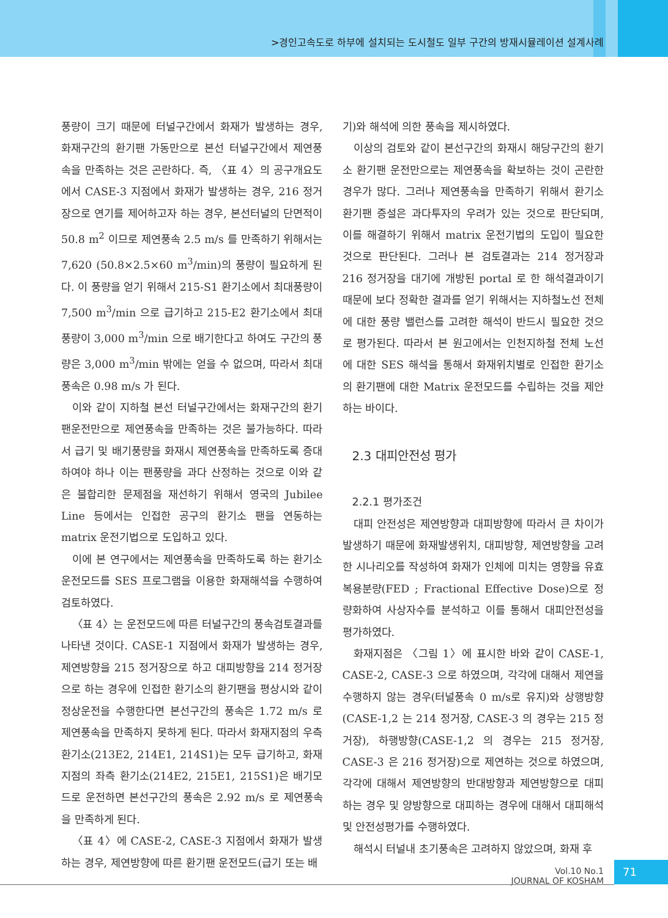>경인고속도로 하부에 설치되는 도시철도 일부 구간의 방재시뮬레이션 설계사례
풍량이 크기 때문에 터널구간에서 화재가 발생하는 경우, 화재구간의 환기팬 가동만으로 본선 터널구간에서 제연풍속을 만족하는 것은 곤란하다. 즉, 〈표 4〉의 공구개요도에서 CASE-3 지점에서 화재가 발생하는 경우, 216 정거장으로 연기를 제어하고자 하는 경우, 본선터널의 단면적이 50.8 m<sup>2</sup> 이므로 제연풍속 2.5 m/s 를 만족하기 위해서는 7,620 (50.8×2.5×60 m<sup>3</sup>/min)의 풍량이 필요하게 된다. 이 풍량을 얻기 위해서 215-S1 환기소에서 최대풍량이 7,500 m<sup>3</sup>/min 으로 급기하고 215-E2 환기소에서 최대풍량이 3,000 m<sup>3</sup>/min 으로 배기한다고 하여도 구간의 풍량은 3,000 m<sup>3</sup>/min 밖에는 얻을 수 없으며, 따라서 최대 풍속은 0.98 m/s 가 된다.
이와 같이 지하철 본선 터널구간에서는 화재구간의 환기팬운전만으로 제연풍속을 만족하는 것은 불가능하다. 따라서 급기 및 배기풍량을 화재시 제연풍속을 만족하도록 증대하여야 하나 이는 팬풍량을 과다 산정하는 것으로 이와 같은 불합리한 문제점을 재선하기 위해서 영국의 Jubilee Line 등에서는 인접한 공구의 환기소 팬을 연동하는 matrix 운전기법으로 도입하고 있다.
이에 본 연구에서는 제연풍속을 만족하도록 하는 환기소 운전모드를 SES 프로그램을 이용한 화재해석을 수행하여 검토하였다.
〈표 4〉는 운전모드에 따른 터널구간의 풍속검토결과를 나타낸 것이다. CASE-1 지점에서 화재가 발생하는 경우, 제연방향을 215 정거장으로 하고 대피방향을 214 정거장으로 하는 경우에 인접한 환기소의 환기팬을 평상시와 같이 정상운전을 수행한다면 본선구간의 풍속은 1.72 m/s 로 제연풍속을 만족하지 못하게 된다. 따라서 화재지점의 우측 환기소(213E2, 214E1, 214S1)는 모두 급기하고, 화재지점의 좌측 환기소(214E2, 215E1, 215S1)은 배기모드로 운전하면 본선구간의 풍속은 2.92 m/s 로 제연풍속을 만족하게 된다.
〈표 4〉에 CASE-2, CASE-3 지점에서 화재가 발생하는 경우, 제연방향에 따른 환기팬 운전모드(급기 또는 배
기)와 해석에 의한 풍속을 제시하였다.
이상의 검토와 같이 본선구간의 화재시 해당구간의 환기소 환기팬 운전만으로는 제연풍속을 확보하는 것이 곤란한 경우가 많다. 그러나 제연풍속을 만족하기 위해서 환기소 환기팬 증설은 과다투자의 우려가 있는 것으로 판단되며, 이를 해결하기 위해서 matrix 운전기법의 도입이 필요한 것으로 판단된다. 그러나 본 검토결과는 214 정거장과 216 정거장을 대기에 개방된 portal 로 한 해석결과이기 때문에 보다 정확한 결과를 얻기 위해서는 지하철노선 전체에 대한 풍량 밸런스를 고려한 해석이 반드시 필요한 것으로 평가된다. 따라서 본 원고에서는 인천지하철 전체 노선에 대한 SES 해석을 통해서 화재위치별로 인접한 환기소의 환기팬에 대한 Matrix 운전모드를 수립하는 것을 제안하는 바이다.
2.3 대피안전성 평가
2.2.1 평가조건
대피 안전성은 제연방향과 대피방향에 따라서 큰 차이가 발생하기 때문에 화재발생위치, 대피방향, 제연방향을 고려한 시나리오를 작성하여 화재가 인체에 미치는 영향을 유효복용분량(FED ; Fractional Effective Dose)으로 정량화하여 사상자수를 분석하고 이를 통해서 대피안전성을 평가하였다.
화재지점은 〈그림 1〉에 표시한 바와 같이 CASE-1, CASE-2, CASE-3 으로 하였으며, 각각에 대해서 제연을 수행하지 않는 경우(터널풍속 0 m/s로 유지)와 상행방향(CASE-1,2 는 214 정거장, CASE-3 의 경우는 215 정거장), 하행방향(CASE-1,2 의 경우는 215 정거장, CASE-3 은 216 정거장)으로 제연하는 것으로 하였으며, 각각에 대해서 제연방향의 반대방향과 제연방향으로 대피하는 경우 및 양방향으로 대피하는 경우에 대해서 대피해석 및 안전성평가를 수행하였다.
해석시 터널내 초기풍속은 고려하지 않았으며, 화재 후
Vol.10 No.1
JOURNAL OF KOSHAM
71